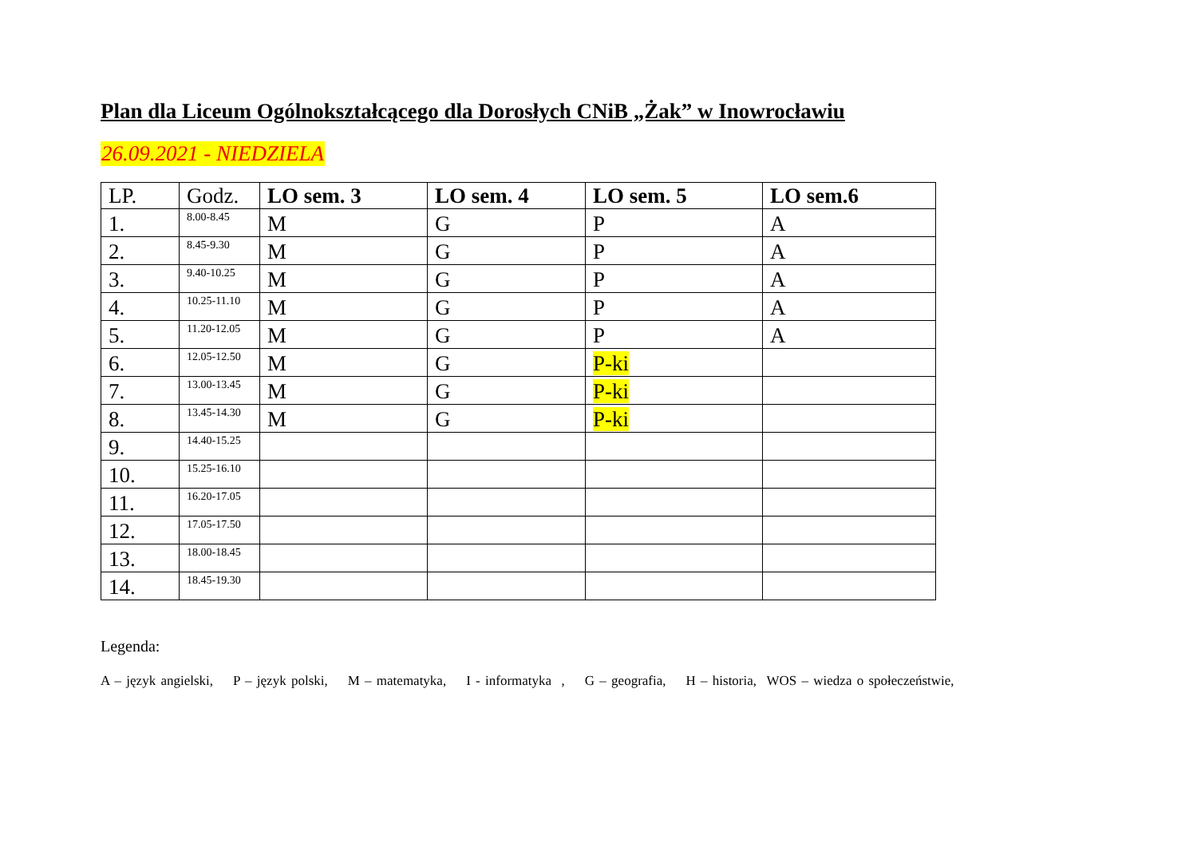Plan dla Liceum Ogólnokształcącego dla Dorosłych CNiB „Żak” w Inowrocławiu
26.09.2021 - NIEDZIELA
| LP. | Godz. | LO sem. 3 | LO sem. 4 | LO sem. 5 | LO sem.6 |
| --- | --- | --- | --- | --- | --- |
| 1. | 8.00-8.45 | M | G | P | A |
| 2. | 8.45-9.30 | M | G | P | A |
| 3. | 9.40-10.25 | M | G | P | A |
| 4. | 10.25-11.10 | M | G | P | A |
| 5. | 11.20-12.05 | M | G | P | A |
| 6. | 12.05-12.50 | M | G | P-ki | |
| 7. | 13.00-13.45 | M | G | P-ki | |
| 8. | 13.45-14.30 | M | G | P-ki | |
| 9. | 14.40-15.25 | | | | |
| 10. | 15.25-16.10 | | | | |
| 11. | 16.20-17.05 | | | | |
| 12. | 17.05-17.50 | | | | |
| 13. | 18.00-18.45 | | | | |
| 14. | 18.45-19.30 | | | | |
Legenda:
A – język angielski, P – język polski, M – matematyka, I - informatyka , G – geografia, H – historia, WOS – wiedza o społeczeństwie,